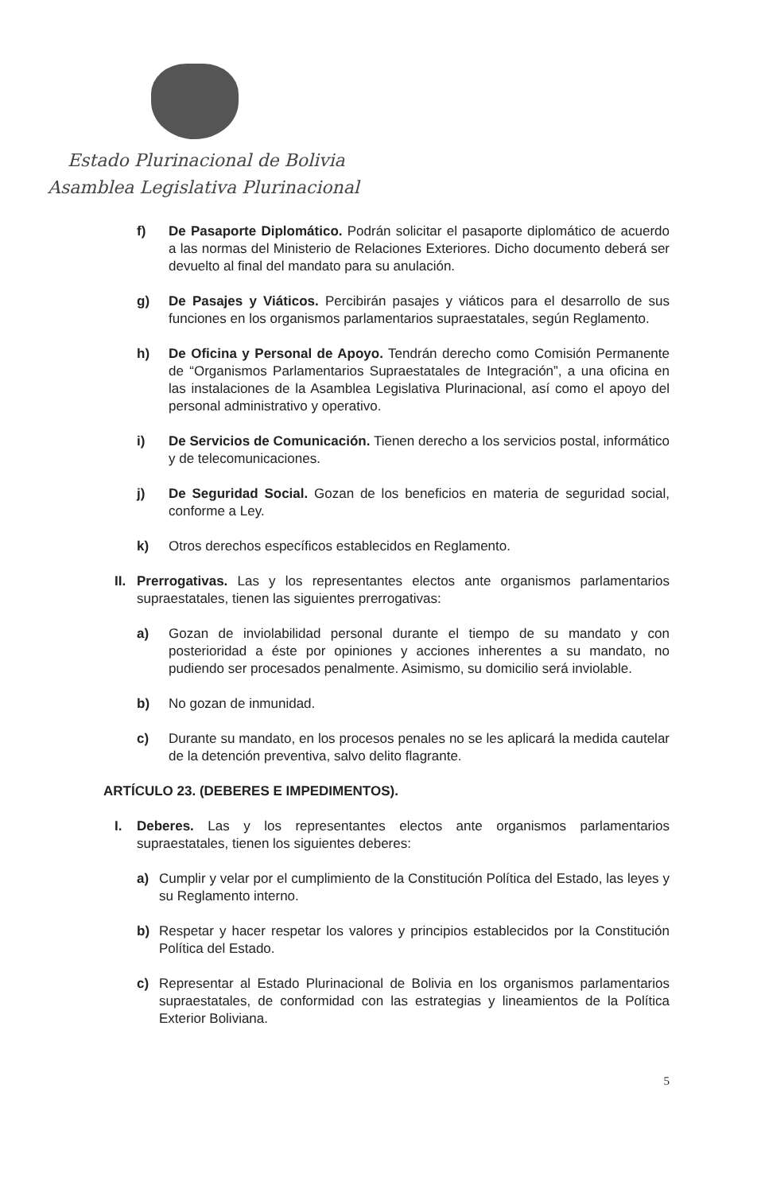Estado Plurinacional de Bolivia
Asamblea Legislativa Plurinacional
f) De Pasaporte Diplomático. Podrán solicitar el pasaporte diplomático de acuerdo a las normas del Ministerio de Relaciones Exteriores. Dicho documento deberá ser devuelto al final del mandato para su anulación.
g) De Pasajes y Viáticos. Percibirán pasajes y viáticos para el desarrollo de sus funciones en los organismos parlamentarios supraestatales, según Reglamento.
h) De Oficina y Personal de Apoyo. Tendrán derecho como Comisión Permanente de “Organismos Parlamentarios Supraestatales de Integración”, a una oficina en las instalaciones de la Asamblea Legislativa Plurinacional, así como el apoyo del personal administrativo y operativo.
i) De Servicios de Comunicación. Tienen derecho a los servicios postal, informático y de telecomunicaciones.
j) De Seguridad Social. Gozan de los beneficios en materia de seguridad social, conforme a Ley.
k) Otros derechos específicos establecidos en Reglamento.
II. Prerrogativas. Las y los representantes electos ante organismos parlamentarios supraestatales, tienen las siguientes prerrogativas:
a) Gozan de inviolabilidad personal durante el tiempo de su mandato y con posterioridad a éste por opiniones y acciones inherentes a su mandato, no pudiendo ser procesados penalmente. Asimismo, su domicilio será inviolable.
b) No gozan de inmunidad.
c) Durante su mandato, en los procesos penales no se les aplicará la medida cautelar de la detención preventiva, salvo delito flagrante.
ARTÍCULO 23. (DEBERES E IMPEDIMENTOS).
I. Deberes. Las y los representantes electos ante organismos parlamentarios supraestatales, tienen los siguientes deberes:
a) Cumplir y velar por el cumplimiento de la Constitución Política del Estado, las leyes y su Reglamento interno.
b) Respetar y hacer respetar los valores y principios establecidos por la Constitución Política del Estado.
c) Representar al Estado Plurinacional de Bolivia en los organismos parlamentarios supraestatales, de conformidad con las estrategias y lineamientos de la Política Exterior Boliviana.
5